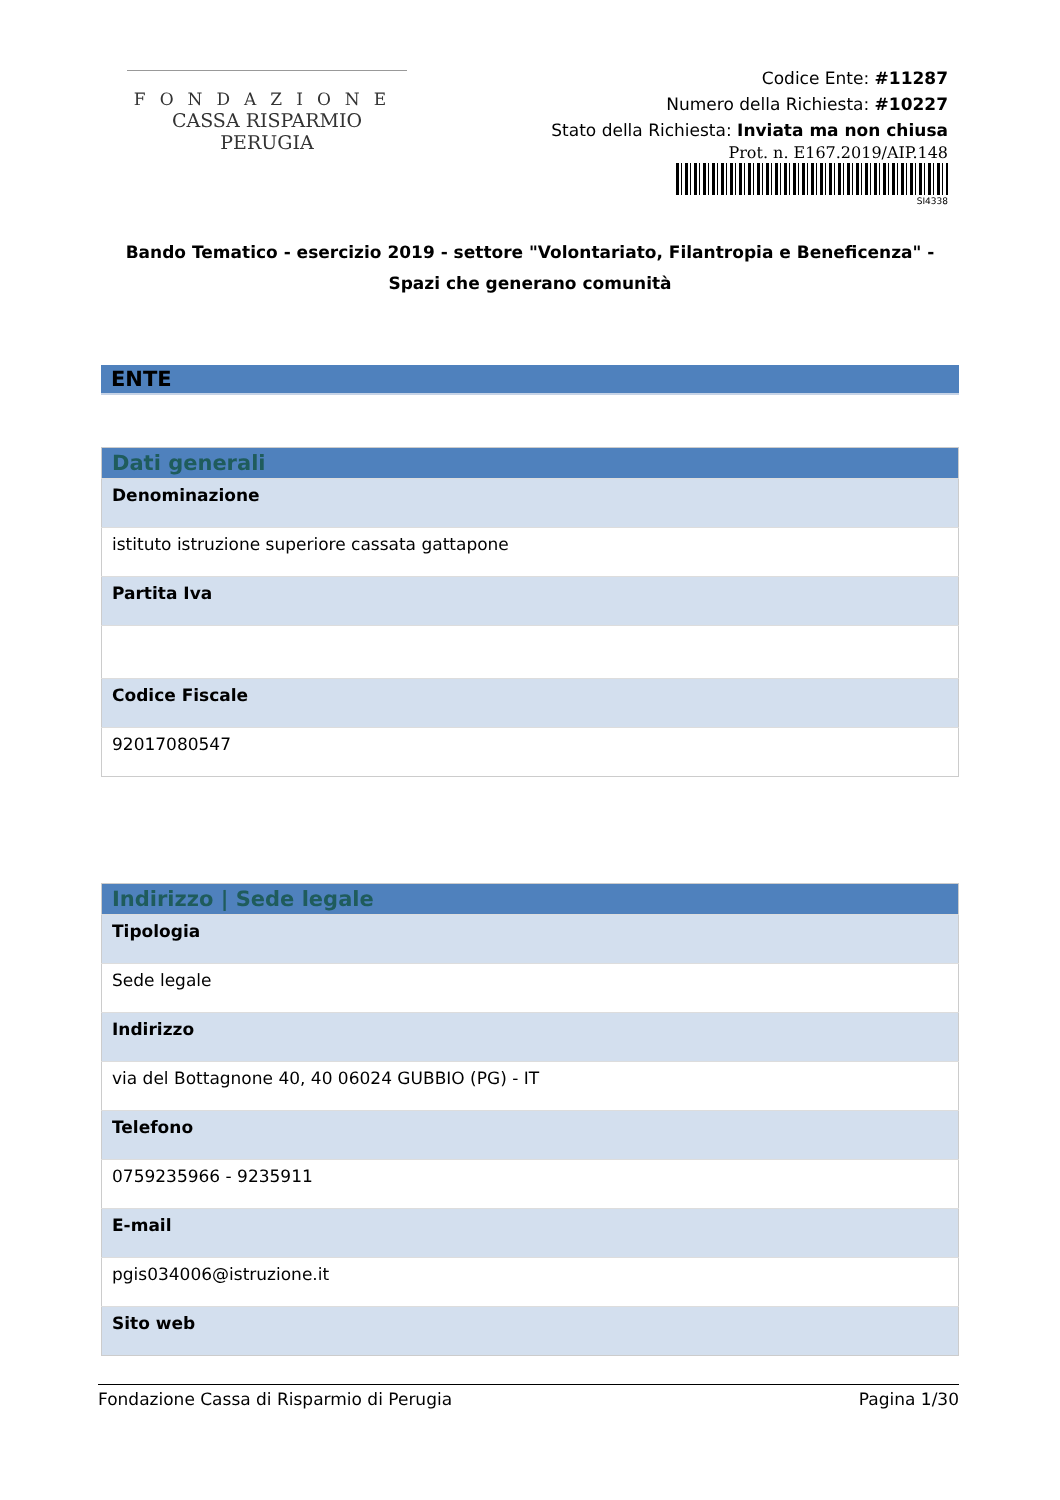FONDAZIONE
CASSA RISPARMIO PERUGIA
Codice Ente: #11287
Numero della Richiesta: #10227
Stato della Richiesta: Inviata ma non chiusa
Prot. n. E167.2019/AIP.148
SI4338
Bando Tematico - esercizio 2019 - settore "Volontariato, Filantropia e Beneficenza" - Spazi che generano comunità
ENTE
| Dati generali |
| --- |
| Denominazione |
| istituto istruzione superiore cassata gattapone |
| Partita Iva |
| Codice Fiscale |
| 92017080547 |
| Indirizzo / Sede legale |
| --- |
| Tipologia |
| Sede legale |
| Indirizzo |
| via del Bottagnone 40, 40 06024 GUBBIO (PG) - IT |
| Telefono |
| 0759235966 - 9235911 |
| E-mail |
| pgis034006@istruzione.it |
| Sito web |
Fondazione Cassa di Risparmio di Perugia Pagina 1/30